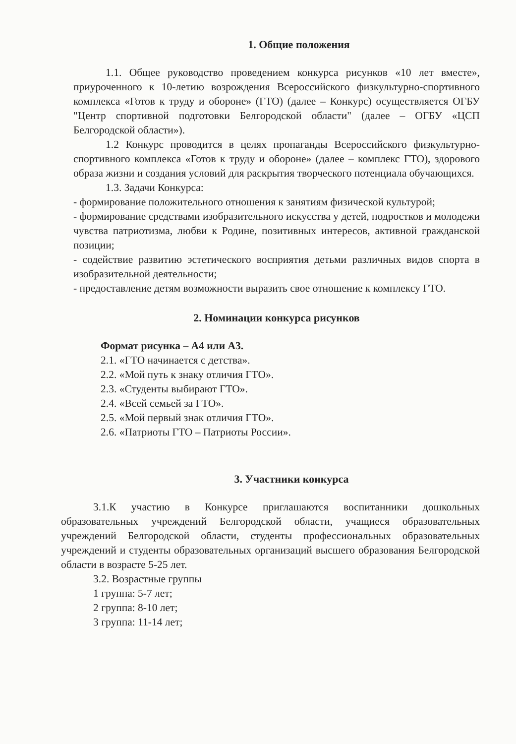1. Общие положения
1.1. Общее руководство проведением конкурса рисунков «10 лет вместе», приуроченного к 10-летию возрождения Всероссийского физкультурно-спортивного комплекса «Готов к труду и обороне» (ГТО) (далее – Конкурс) осуществляется ОГБУ "Центр спортивной подготовки Белгородской области" (далее – ОГБУ «ЦСП Белгородской области»).
1.2 Конкурс проводится в целях пропаганды Всероссийского физкультурно-спортивного комплекса «Готов к труду и обороне» (далее – комплекс ГТО), здорового образа жизни и создания условий для раскрытия творческого потенциала обучающихся.
1.3. Задачи Конкурса:
- формирование положительного отношения к занятиям физической культурой;
- формирование средствами изобразительного искусства у детей, подростков и молодежи чувства патриотизма, любви к Родине, позитивных интересов, активной гражданской позиции;
- содействие развитию эстетического восприятия детьми различных видов спорта в изобразительной деятельности;
- предоставление детям возможности выразить свое отношение к комплексу ГТО.
2. Номинации конкурса рисунков
Формат рисунка – А4 или А3.
2.1. «ГТО начинается с детства».
2.2. «Мой путь к знаку отличия ГТО».
2.3. «Студенты выбирают ГТО».
2.4. «Всей семьей за ГТО».
2.5. «Мой первый знак отличия ГТО».
2.6. «Патриоты ГТО – Патриоты России».
3. Участники конкурса
3.1.К участию в Конкурсе приглашаются воспитанники дошкольных образовательных учреждений Белгородской области, учащиеся образовательных учреждений Белгородской области, студенты профессиональных образовательных учреждений и студенты образовательных организаций высшего образования Белгородской области в возрасте 5-25 лет.
3.2. Возрастные группы
1 группа: 5-7 лет;
2 группа: 8-10 лет;
3 группа: 11-14 лет;